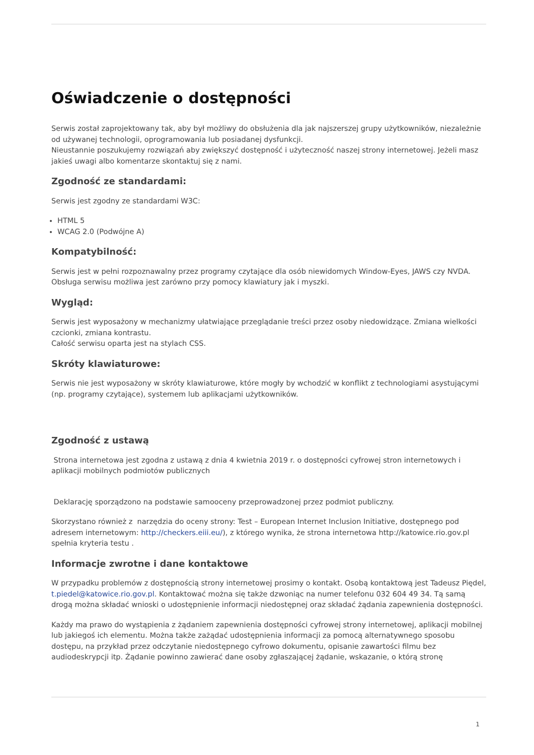Oświadczenie o dostępności
Serwis został zaprojektowany tak, aby był możliwy do obsłużenia dla jak najszerszej grupy użytkowników, niezależnie od używanej technologii, oprogramowania lub posiadanej dysfunkcji.
Nieustannie poszukujemy rozwiązań aby zwiększyć dostępność i użyteczność naszej strony internetowej. Jeżeli masz jakieś uwagi albo komentarze skontaktuj się z nami.
Zgodność ze standardami:
Serwis jest zgodny ze standardami W3C:
HTML 5
WCAG 2.0 (Podwójne A)
Kompatybilność:
Serwis jest w pełni rozpoznawalny przez programy czytające dla osób niewidomych Window-Eyes, JAWS czy NVDA. Obsługa serwisu możliwa jest zarówno przy pomocy klawiatury jak i myszki.
Wygląd:
Serwis jest wyposażony w mechanizmy ułatwiające przeglądanie treści przez osoby niedowidzące. Zmiana wielkości czcionki, zmiana kontrastu.
Całość serwisu oparta jest na stylach CSS.
Skróty klawiaturowe:
Serwis nie jest wyposażony w skróty klawiaturowe, które mogły by wchodzić w konflikt z technologiami asystującymi (np. programy czytające), systemem lub aplikacjami użytkowników.
Zgodność z ustawą
Strona internetowa jest zgodna z ustawą z dnia 4 kwietnia 2019 r. o dostępności cyfrowej stron internetowych i aplikacji mobilnych podmiotów publicznych
Deklarację sporządzono na podstawie samooceny przeprowadzonej przez podmiot publiczny.
Skorzystano również z narzędzia do oceny strony: Test – European Internet Inclusion Initiative, dostępnego pod adresem internetowym: http://checkers.eiii.eu/), z którego wynika, że strona internetowa http://katowice.rio.gov.pl spełnia kryteria testu .
Informacje zwrotne i dane kontaktowe
W przypadku problemów z dostępnością strony internetowej prosimy o kontakt. Osobą kontaktową jest Tadeusz Piędel, t.piedel@katowice.rio.gov.pl. Kontaktować można się także dzwoniąc na numer telefonu 032 604 49 34. Tą samą drogą można składać wnioski o udostępnienie informacji niedostępnej oraz składać żądania zapewnienia dostępności.
Każdy ma prawo do wystąpienia z żądaniem zapewnienia dostępności cyfrowej strony internetowej, aplikacji mobilnej lub jakiegoś ich elementu. Można także zażądać udostępnienia informacji za pomocą alternatywnego sposobu dostępu, na przykład przez odczytanie niedostępnego cyfrowo dokumentu, opisanie zawartości filmu bez audiodeskrypcji itp. Żądanie powinno zawierać dane osoby zgłaszającej żądanie, wskazanie, o którą stronę
1